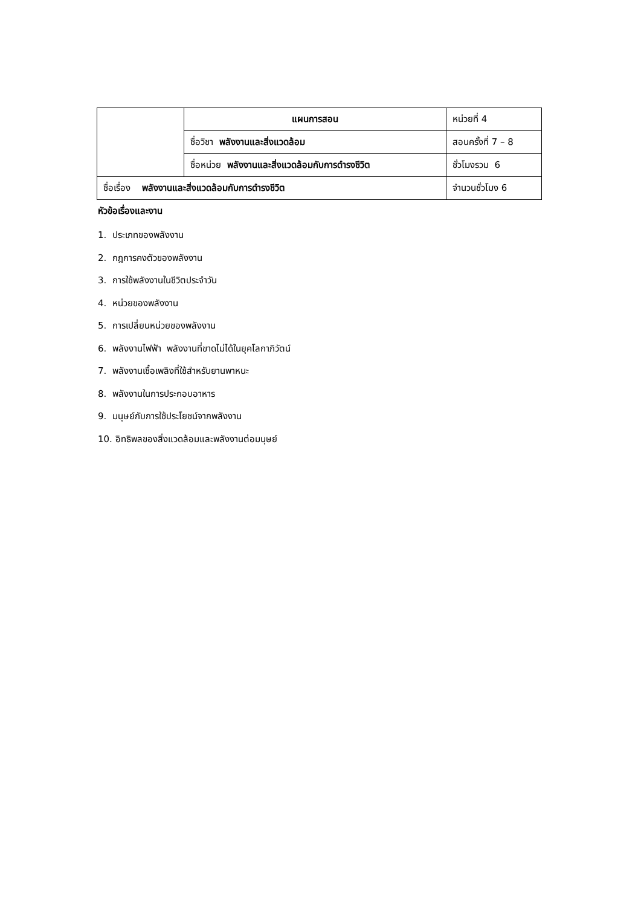| | แผนการสอน | หน่วยที่ 4 |
| | ชื่อวิชา พลังงานและสิ่งแวดล้อม | สอนครั้งที่ 7 – 8 |
| | ชื่อหน่วย พลังงานและสิ่งแวดล้อมกับการดำรงชีวิต | ชั่วโมงรวม 6 |
| ชื่อเรื่อง พลังงานและสิ่งแวดล้อมกับการดำรงชีวิต | | จำนวนชั่วโมง 6 |
หัวข้อเรื่องและงาน
1. ประเภทของพลังงาน
2. กฎการคงตัวของพลังงาน
3. การใช้พลังงานในชีวิตประจำวัน
4. หน่วยของพลังงาน
5. การเปลี่ยนหน่วยของพลังงาน
6. พลังงานไฟฟ้า พลังงานที่ขาดไม่ได้ในยุคโลกาภิวัตน์
7. พลังงานเชื้อเพลิงที่ใช้สำหรับยานพาหนะ
8. พลังงานในการประกอบอาหาร
9. มนุษย์กับการใช้ประโยชน์จากพลังงาน
10. อิทธิพลของสิ่งแวดล้อมและพลังงานต่อมนุษย์